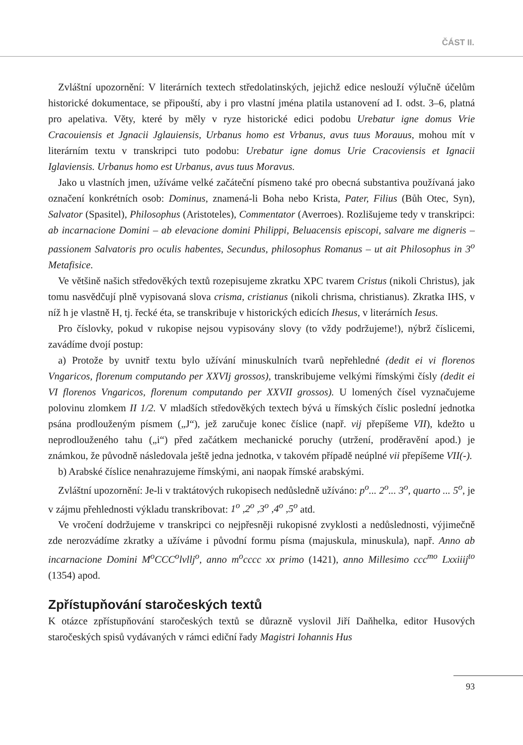ČÁST II.
Zvláštní upozornění: V literárních textech středolatinských, jejichž edice neslouží výlučně účelům historické dokumentace, se připouští, aby i pro vlastní jména platila ustanovení ad I. odst. 3–6, platná pro apelativa. Věty, které by měly v ryze historické edici podobu Urebatur igne domus Vrie Cracouiensis et Jgnacii Jglauiensis, Urbanus homo est Vrbanus, avus tuus Morauus, mohou mít v literárním textu v transkripci tuto podobu: Urebatur igne domus Urie Cracoviensis et Ignacii Iglaviensis. Urbanus homo est Urbanus, avus tuus Moravus.
Jako u vlastních jmen, užíváme velké začáteční písmeno také pro obecná substantiva používaná jako označení konkrétních osob: Dominus, znamená-li Boha nebo Krista, Pater, Filius (Bůh Otec, Syn), Salvator (Spasitel), Philosophus (Aristoteles), Commentator (Averroes). Rozlišujeme tedy v transkripci: ab incarnacione Domini – ab elevacione domini Philippi, Beluacensis episcopi, salvare me digneris – passionem Salvatoris pro oculis habentes, Secundus, philosophus Romanus – ut ait Philosophus in 3<sup>o</sup> Metafisice.
Ve většině našich středověkých textů rozepisujeme zkratku XPC tvarem Cristus (nikoli Christus), jak tomu nasvědčují plně vypisovaná slova crisma, cristianus (nikoli chrisma, christianus). Zkratka IHS, v níž h je vlastně H, tj. řecké éta, se transkribuje v historických edicích Ihesus, v literárních Iesus.
Pro číslovky, pokud v rukopise nejsou vypisovány slovy (to vždy podržujeme!), nýbrž číslicemi, zavádíme dvojí postup:
a) Protože by uvnitř textu bylo užívání minuskulních tvarů nepřehledné (dedit ei vi florenos Vngaricos, florenum computando per XXVIj grossos), transkribujeme velkými římskými čísly (dedit ei VI florenos Vngaricos, florenum computando per XXVII grossos). U lomených čísel vyznačujeme polovinu zlomkem II 1/2. V mladších středověkých textech bývá u římských číslic poslední jednotka psána prodlouženým písmem („J“), jež zaručuje konec číslice (např. vij přepíšeme VII), kdežto u neprodlouženého tahu („i“) před začátkem mechanické poruchy (utržení, proděravění apod.) je známkou, že původně následovala ještě jedna jednotka, v takovém případě neúplné vii přepíšeme VII(-).
b) Arabské číslice nenahrazujeme římskými, ani naopak římské arabskými.
Zvláštní upozornění: Je-li v traktátových rukopisech nedůsledně užíváno: p<sup>o</sup>... 2<sup>o</sup>... 3<sup>o</sup>, quarto ... 5<sup>o</sup>, je v zájmu přehlednosti výkladu transkribovat: 1<sup>o</sup> ,2<sup>o</sup> ,3<sup>o</sup> ,4<sup>o</sup> ,5<sup>o</sup> atd.
Ve vročení dodržujeme v transkripci co nejpřesněji rukopisné zvyklosti a nedůslednosti, výjimečně zde nerozvádíme zkratky a užíváme i původní formu písma (majuskula, minuskula), např. Anno ab incarnacione Domini M<sup>o</sup>CCC<sup>o</sup>lvllj<sup>o</sup>, anno m<sup>o</sup>cccc xx primo (1421), anno Millesimo ccc<sup>mo</sup> Lxxiiij<sup>to</sup> (1354) apod.
Zpřístupňování staročeských textů
K otázce zpřístupňování staročeských textů se důrazně vyslovil Jiří Daňhelka, editor Husových staročeských spisů vydávaných v rámci ediční řady Magistri Iohannis Hus
93